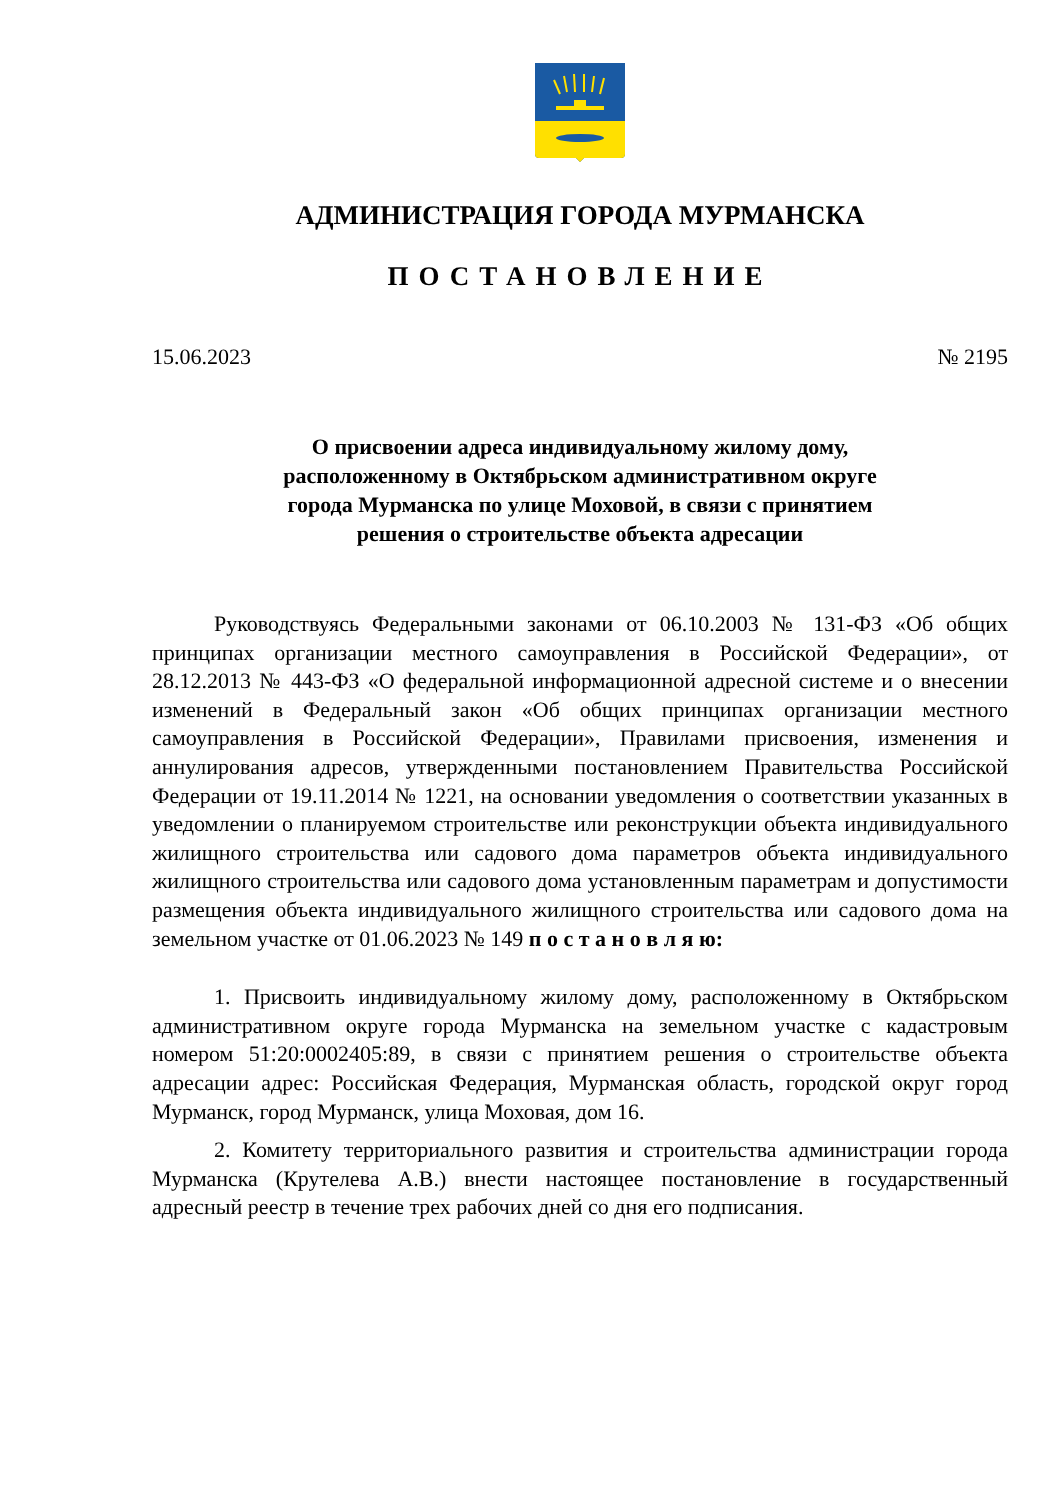АДМИНИСТРАЦИЯ ГОРОДА МУРМАНСКА
ПОСТАНОВЛЕНИЕ
15.06.2023 № 2195
О присвоении адреса индивидуальному жилому дому,
расположенному в Октябрьском административном округе
города Мурманска по улице Моховой, в связи с принятием
решения о строительстве объекта адресации
Руководствуясь Федеральными законами от 06.10.2003 № 131-ФЗ «Об общих принципах организации местного самоуправления в Российской Федерации», от 28.12.2013 № 443-ФЗ «О федеральной информационной адресной системе и о внесении изменений в Федеральный закон «Об общих принципах организации местного самоуправления в Российской Федерации», Правилами присвоения, изменения и аннулирования адресов, утвержденными постановлением Правительства Российской Федерации от 19.11.2014 № 1221, на основании уведомления о соответствии указанных в уведомлении о планируемом строительстве или реконструкции объекта индивидуального жилищного строительства или садового дома параметров объекта индивидуального жилищного строительства или садового дома установленным параметрам и допустимости размещения объекта индивидуального жилищного строительства или садового дома на земельном участке от 01.06.2023 № 149 п о с т а н о в л я ю:
1. Присвоить индивидуальному жилому дому, расположенному в Октябрьском административном округе города Мурманска на земельном участке с кадастровым номером 51:20:0002405:89, в связи с принятием решения о строительстве объекта адресации адрес: Российская Федерация, Мурманская область, городской округ город Мурманск, город Мурманск, улица Моховая, дом 16.
2. Комитету территориального развития и строительства администрации города Мурманска (Крутелева А.В.) внести настоящее постановление в государственный адресный реестр в течение трех рабочих дней со дня его подписания.